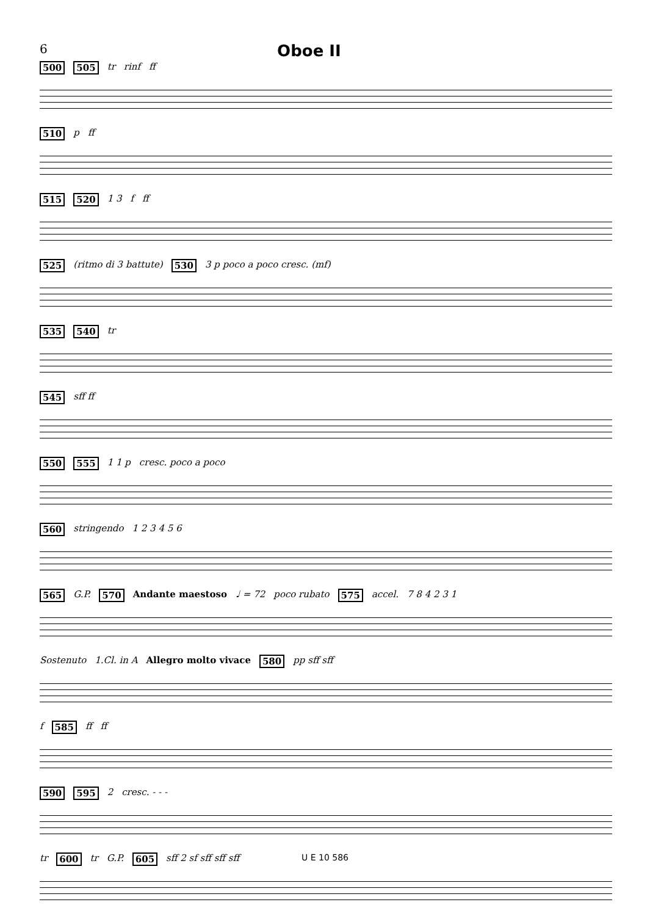6 Oboe II
500 505 tr rinf ff
510 p ff
515 520 1 3 f ff
525 (ritmo di 3 battute) 530 3 p poco a poco cresc. (mf)
535 540 tr
545 sff ff
550 555 1 1 p cresc. poco a poco
560 stringendo 1 2 3 4 5 6
565 G.P. 570 Andante maestoso ♩ = 72 poco rubato 575 accel. 7 8 4 2 3 1
Sostenuto 1.Cl. in A Allegro molto vivace 580 pp sff sff
f 585 ff ff
590 595 2 cresc. - - -
tr 600 tr G.P. 605 sff 2 sf sff sff sff
U E 10 586